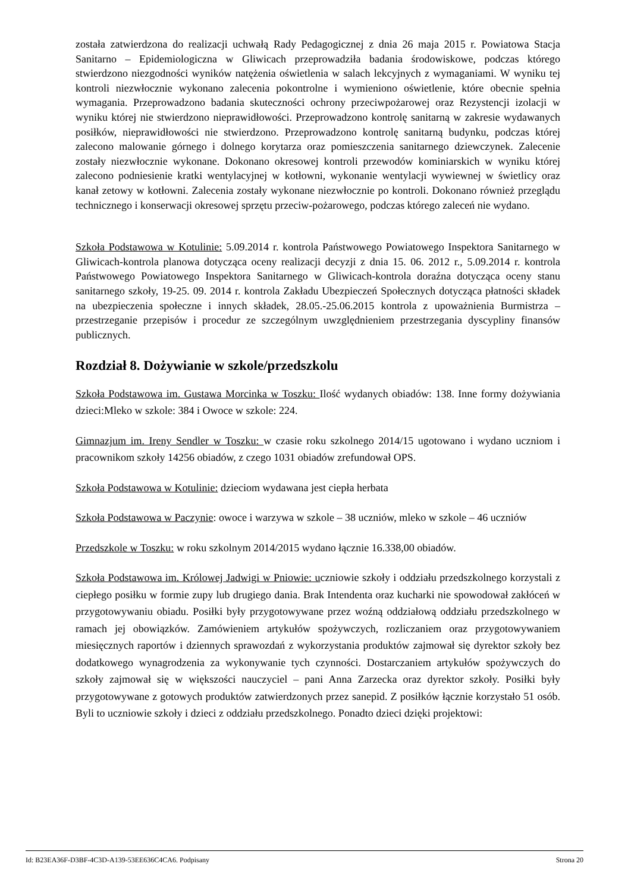została zatwierdzona do realizacji uchwałą Rady Pedagogicznej z dnia 26 maja 2015 r. Powiatowa Stacja Sanitarno – Epidemiologiczna w Gliwicach przeprowadziła badania środowiskowe, podczas którego stwierdzono niezgodności wyników natężenia oświetlenia w salach lekcyjnych z wymaganiami. W wyniku tej kontroli niezwłocznie wykonano zalecenia pokontrolne i wymieniono oświetlenie, które obecnie spełnia wymagania. Przeprowadzono badania skuteczności ochrony przeciwpożarowej oraz Rezystencji izolacji w wyniku której nie stwierdzono nieprawidłowości. Przeprowadzono kontrolę sanitarną w zakresie wydawanych posiłków, nieprawidłowości nie stwierdzono. Przeprowadzono kontrolę sanitarną budynku, podczas której zalecono malowanie górnego i dolnego korytarza oraz pomieszczenia sanitarnego dziewczynek. Zalecenie zostały niezwłocznie wykonane. Dokonano okresowej kontroli przewodów kominiarskich w wyniku której zalecono podniesienie kratki wentylacyjnej w kotłowni, wykonanie wentylacji wywiewnej w świetlicy oraz kanał zetowy w kotłowni. Zalecenia zostały wykonane niezwłocznie po kontroli. Dokonano również przeglądu technicznego i konserwacji okresowej sprzętu przeciw-pożarowego, podczas którego zaleceń nie wydano.
Szkoła Podstawowa w Kotulinie: 5.09.2014 r. kontrola Państwowego Powiatowego Inspektora Sanitarnego w Gliwicach-kontrola planowa dotycząca oceny realizacji decyzji z dnia 15. 06. 2012 r., 5.09.2014 r. kontrola Państwowego Powiatowego Inspektora Sanitarnego w Gliwicach-kontrola doraźna dotycząca oceny stanu sanitarnego szkoły, 19-25. 09. 2014 r. kontrola Zakładu Ubezpieczeń Społecznych dotycząca płatności składek na ubezpieczenia społeczne i innych składek, 28.05.-25.06.2015 kontrola z upoważnienia Burmistrza – przestrzeganie przepisów i procedur ze szczególnym uwzględnieniem przestrzegania dyscypliny finansów publicznych.
Rozdział 8. Dożywianie w szkole/przedszkolu
Szkoła Podstawowa im. Gustawa Morcinka w Toszku: Ilość wydanych obiadów: 138. Inne formy dożywiania dzieci:Mleko w szkole: 384 i Owoce w szkole: 224.
Gimnazjum im. Ireny Sendler w Toszku: w czasie roku szkolnego 2014/15 ugotowano i wydano uczniom i pracownikom szkoły 14256 obiadów, z czego 1031 obiadów zrefundował OPS.
Szkoła Podstawowa w Kotulinie: dzieciom wydawana jest ciepła herbata
Szkoła Podstawowa w Paczynie: owoce i warzywa w szkole – 38 uczniów, mleko w szkole – 46 uczniów
Przedszkole w Toszku: w roku szkolnym 2014/2015 wydano łącznie 16.338,00 obiadów.
Szkoła Podstawowa im. Królowej Jadwigi w Pniowie: uczniowie szkoły i oddziału przedszkolnego korzystali z ciepłego posiłku w formie zupy lub drugiego dania. Brak Intendenta oraz kucharki nie spowodował zakłóceń w przygotowywaniu obiadu. Posiłki były przygotowywane przez woźną oddziałową oddziału przedszkolnego w ramach jej obowiązków. Zamówieniem artykułów spożywczych, rozliczaniem oraz przygotowywaniem miesięcznych raportów i dziennych sprawozdań z wykorzystania produktów zajmował się dyrektor szkoły bez dodatkowego wynagrodzenia za wykonywanie tych czynności. Dostarczaniem artykułów spożywczych do szkoły zajmował się w większości nauczyciel – pani Anna Zarzecka oraz dyrektor szkoły. Posiłki były przygotowywane z gotowych produktów zatwierdzonych przez sanepid. Z posiłków łącznie korzystało 51 osób. Byli to uczniowie szkoły i dzieci z oddziału przedszkolnego. Ponadto dzieci dzięki projektowi:
Id: B23EA36F-D3BF-4C3D-A139-53EE636C4CA6. Podpisany Strona 20